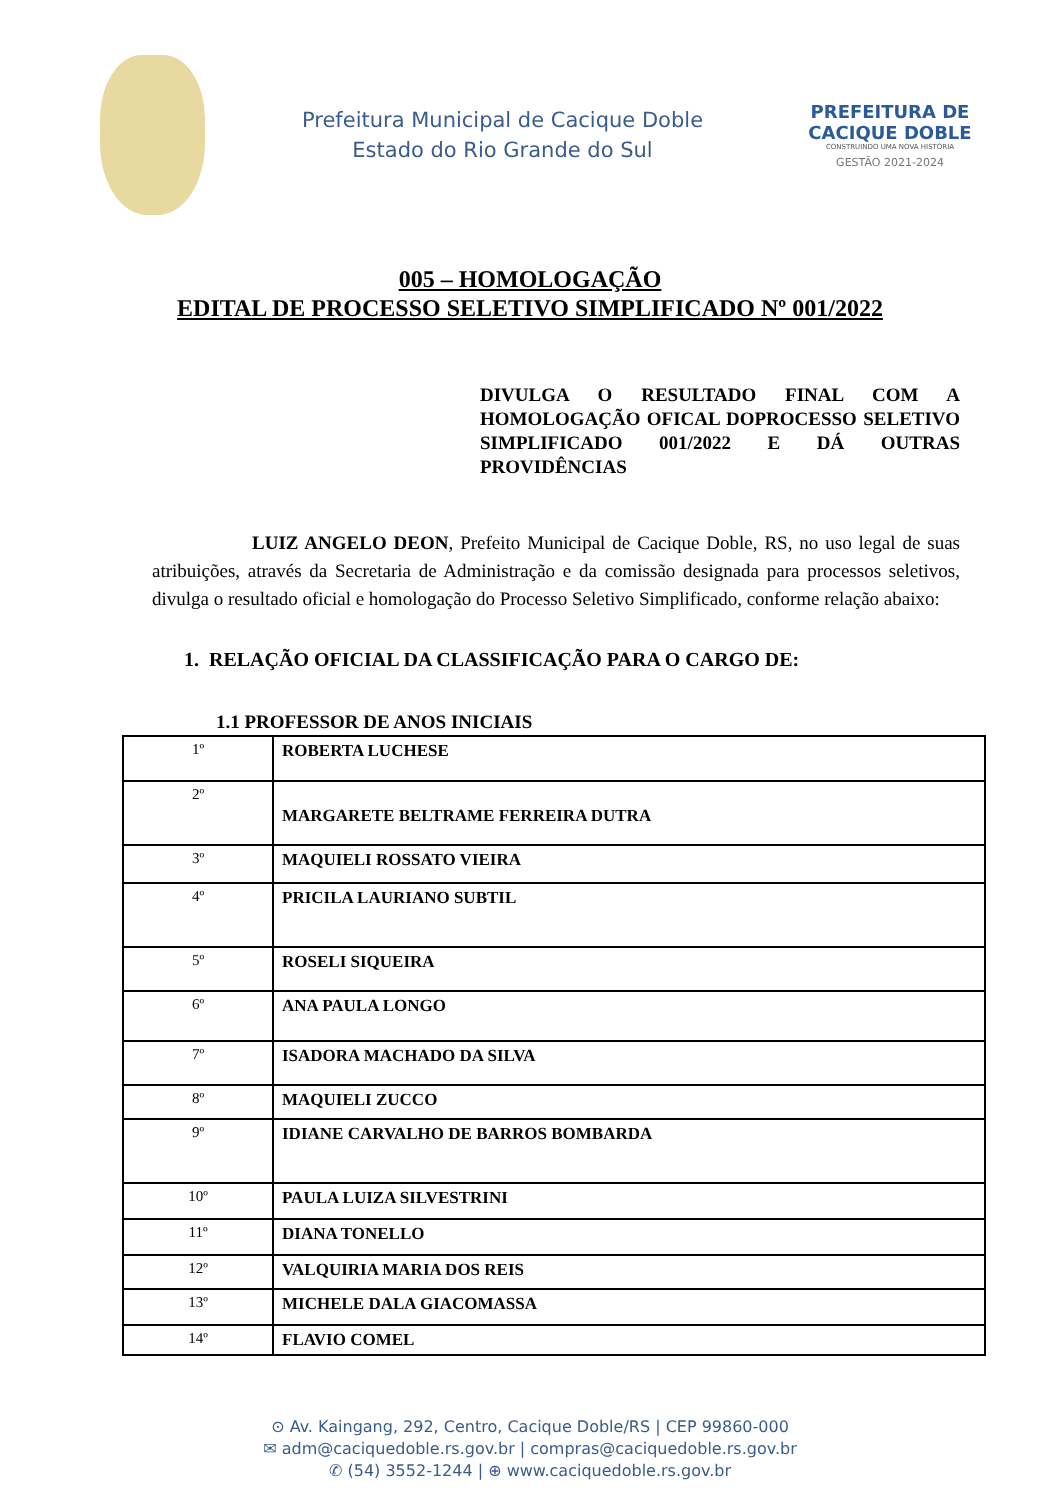Prefeitura Municipal de Cacique Doble
Estado do Rio Grande do Sul
PREFEITURA DE CACIQUE DOBLE
CONSTRUINDO UMA NOVA HISTÓRIA
GESTÃO 2021-2024
005 – HOMOLOGAÇÃO
EDITAL DE PROCESSO SELETIVO SIMPLIFICADO Nº 001/2022
DIVULGA O RESULTADO FINAL COM A HOMOLOGAÇÃO OFICAL DOPROCESSO SELETIVO SIMPLIFICADO 001/2022 E DÁ OUTRAS PROVIDÊNCIAS
LUIZ ANGELO DEON, Prefeito Municipal de Cacique Doble, RS, no uso legal de suas atribuições, através da Secretaria de Administração e da comissão designada para processos seletivos, divulga o resultado oficial e homologação do Processo Seletivo Simplificado, conforme relação abaixo:
1. RELAÇÃO OFICIAL DA CLASSIFICAÇÃO PARA O CARGO DE:
1.1 PROFESSOR DE ANOS INICIAIS
| 1º | ROBERTA LUCHESE |
| 2º | MARGARETE BELTRAME FERREIRA DUTRA |
| 3º | MAQUIELI ROSSATO VIEIRA |
| 4º | PRICILA LAURIANO SUBTIL |
| 5º | ROSELI SIQUEIRA |
| 6º | ANA PAULA LONGO |
| 7º | ISADORA MACHADO DA SILVA |
| 8º | MAQUIELI ZUCCO |
| 9º | IDIANE CARVALHO DE BARROS BOMBARDA |
| 10º | PAULA LUIZA SILVESTRINI |
| 11º | DIANA TONELLO |
| 12º | VALQUIRIA MARIA DOS REIS |
| 13º | MICHELE DALA GIACOMASSA |
| 14º | FLAVIO COMEL |
⊙ Av. Kaingang, 292, Centro, Cacique Doble/RS | CEP 99860-000
✉ adm@caciquedoble.rs.gov.br | compras@caciquedoble.rs.gov.br
✆ (54) 3552-1244 | ⊕ www.caciquedoble.rs.gov.br